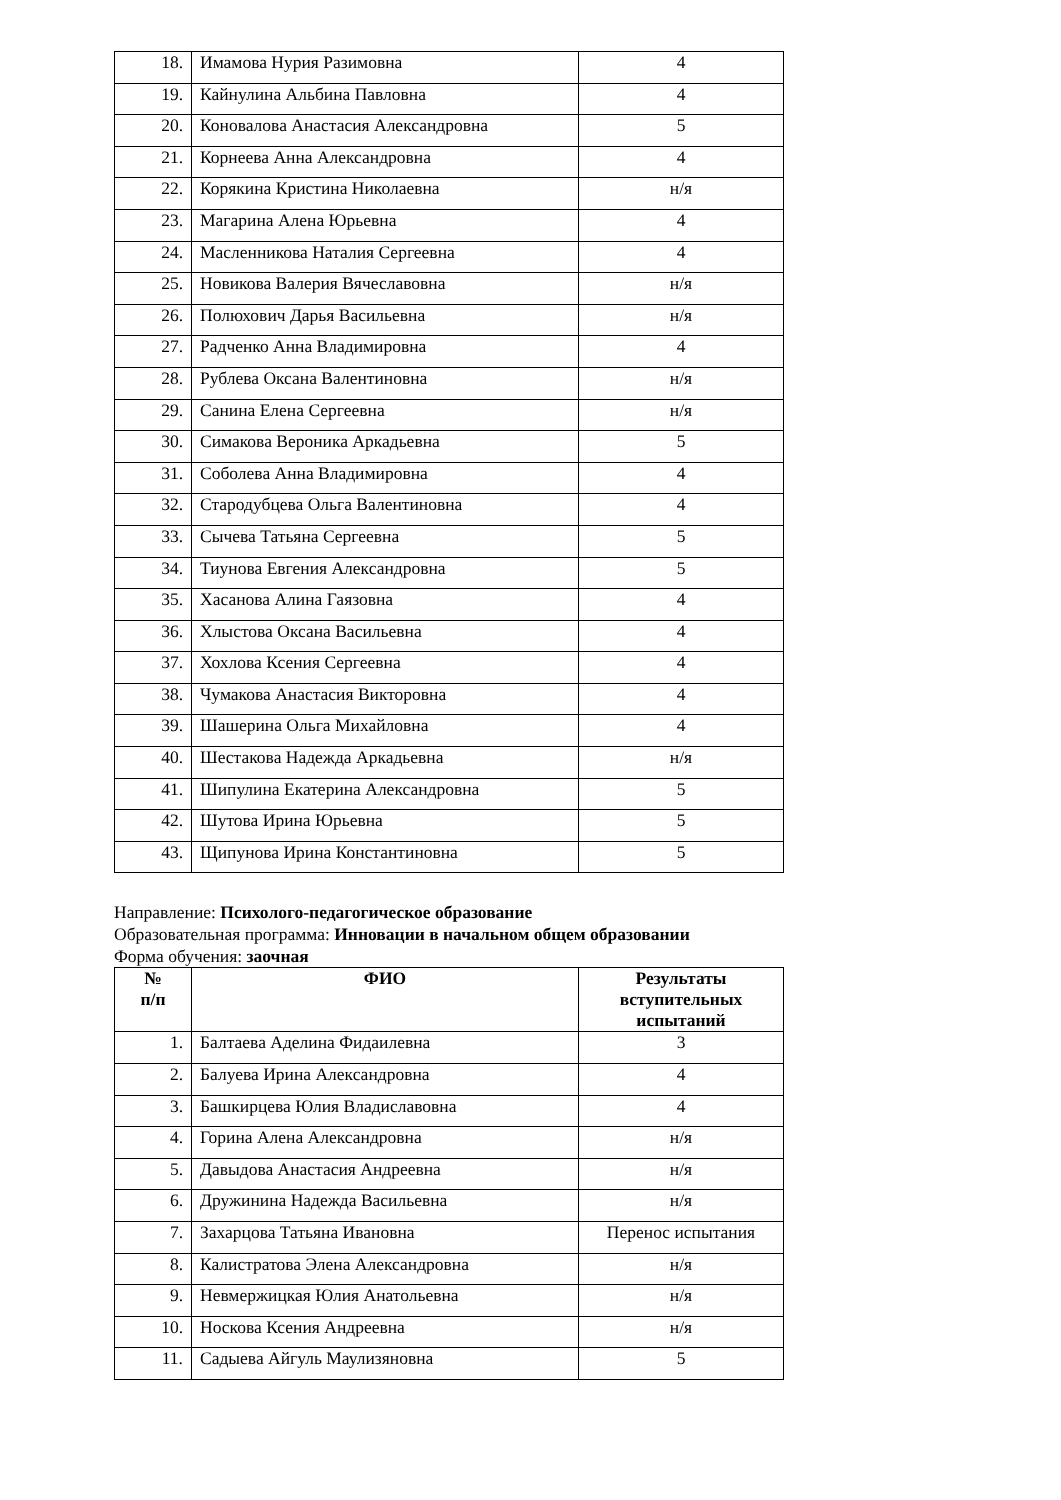| 18. | Имамова Нурия Разимовна | 4 |
| 19. | Кайнулина Альбина Павловна | 4 |
| 20. | Коновалова Анастасия Александровна | 5 |
| 21. | Корнеева Анна Александровна | 4 |
| 22. | Корякина Кристина Николаевна | н/я |
| 23. | Магарина Алена Юрьевна | 4 |
| 24. | Масленникова Наталия Сергеевна | 4 |
| 25. | Новикова Валерия Вячеславовна | н/я |
| 26. | Полюхович Дарья Васильевна | н/я |
| 27. | Радченко Анна Владимировна | 4 |
| 28. | Рублева Оксана Валентиновна | н/я |
| 29. | Санина Елена Сергеевна | н/я |
| 30. | Симакова Вероника Аркадьевна | 5 |
| 31. | Соболева Анна Владимировна | 4 |
| 32. | Стародубцева Ольга Валентиновна | 4 |
| 33. | Сычева Татьяна Сергеевна | 5 |
| 34. | Тиунова Евгения Александровна | 5 |
| 35. | Хасанова Алина Гаязовна | 4 |
| 36. | Хлыстова Оксана Васильевна | 4 |
| 37. | Хохлова Ксения Сергеевна | 4 |
| 38. | Чумакова Анастасия Викторовна | 4 |
| 39. | Шашерина Ольга Михайловна | 4 |
| 40. | Шестакова Надежда Аркадьевна | н/я |
| 41. | Шипулина Екатерина Александровна | 5 |
| 42. | Шутова Ирина Юрьевна | 5 |
| 43. | Щипунова Ирина Константиновна | 5 |
Направление: Психолого-педагогическое образование
Образовательная программа: Инновации в начальном общем образовании
Форма обучения: заочная
| № п/п | ФИО | Результаты вступительных испытаний |
| --- | --- | --- |
| 1. | Балтаева Аделина Фидаилевна | 3 |
| 2. | Балуева Ирина Александровна | 4 |
| 3. | Башкирцева Юлия Владиславовна | 4 |
| 4. | Горина Алена Александровна | н/я |
| 5. | Давыдова Анастасия Андреевна | н/я |
| 6. | Дружинина Надежда Васильевна | н/я |
| 7. | Захарцова Татьяна Ивановна | Перенос испытания |
| 8. | Калистратова Элена Александровна | н/я |
| 9. | Невмержицкая Юлия Анатольевна | н/я |
| 10. | Носкова Ксения Андреевна | н/я |
| 11. | Садыева Айгуль Маулизяновна | 5 |